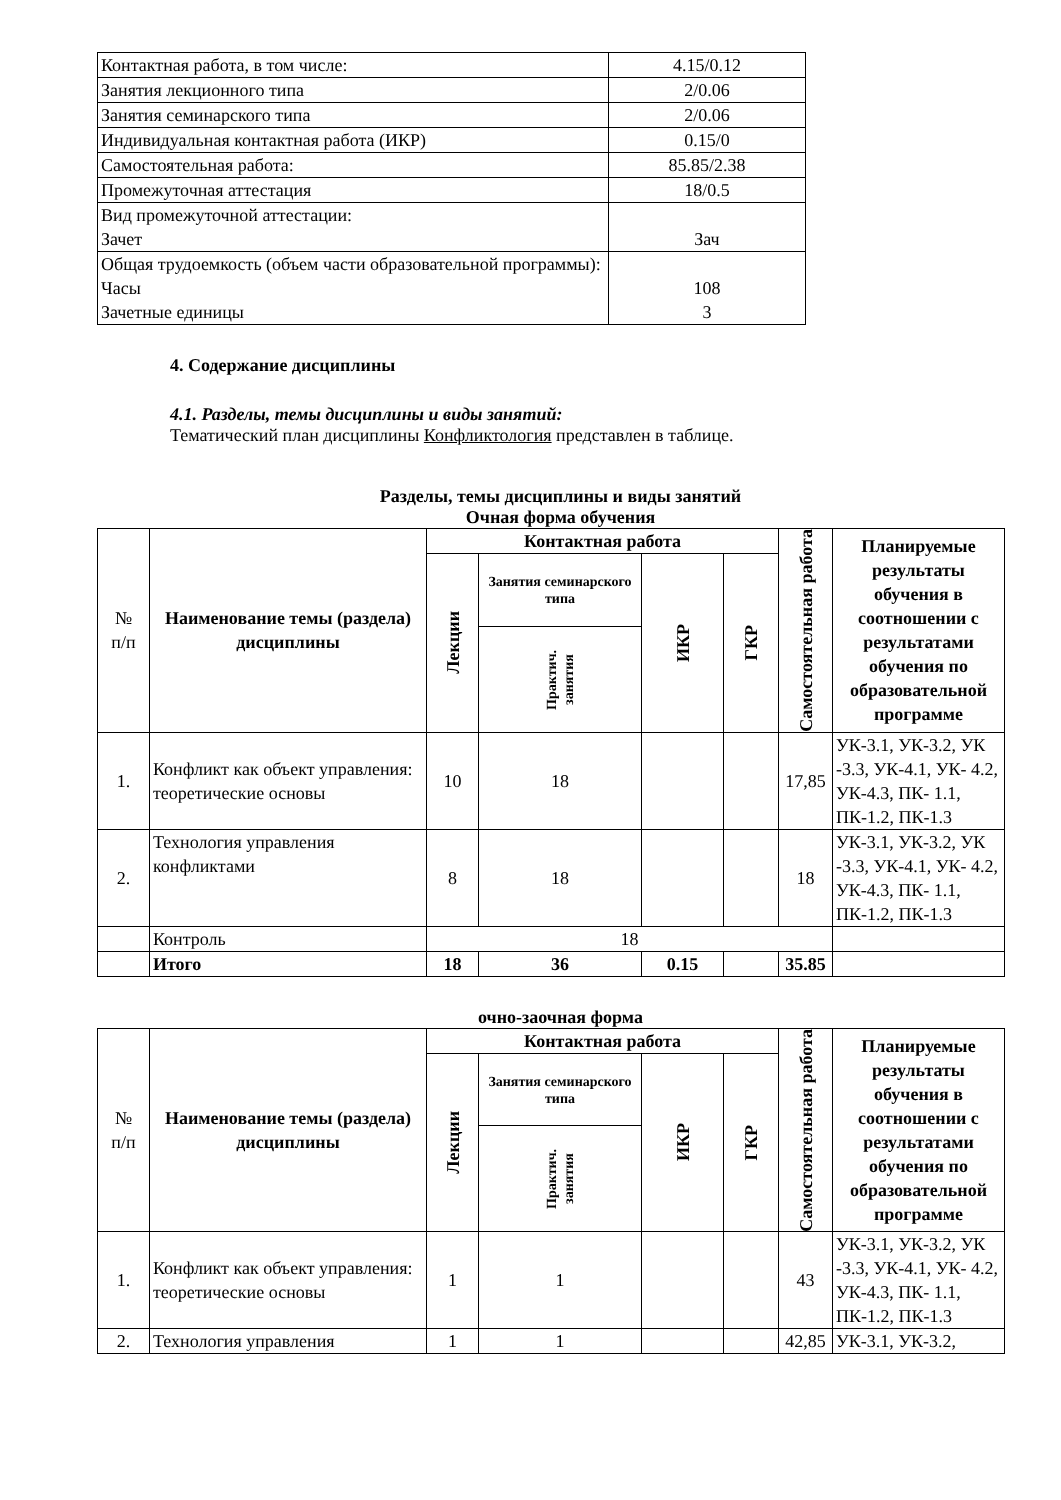| Контактная работа, в том числе: | 4.15/0.12 |
| Занятия лекционного типа | 2/0.06 |
| Занятия семинарского типа | 2/0.06 |
| Индивидуальная контактная работа (ИКР) | 0.15/0 |
| Самостоятельная работа: | 85.85/2.38 |
| Промежуточная аттестация | 18/0.5 |
| Вид промежуточной аттестации: Зачет | Зач |
| Общая трудоемкость (объем части образовательной программы): Часы Зачетные единицы | 108 3 |
4. Содержание дисциплины
4.1. Разделы, темы дисциплины и виды занятий:
Тематический план дисциплины Конфликтология представлен в таблице.
Разделы, темы дисциплины и виды занятий
Очная форма обучения
| № п/п | Наименование темы (раздела) дисциплины | Контактная работа | | | | Самостоятельная работа | Планируемые результаты обучения в соотношении с результатами обучения по образовательной программе |
| --- | --- | --- | --- | --- | --- | --- | --- |
| | | Лекции | Занятия семинарского типа | ИКР | ГКР | | |
| | | | Практич. занятия | | | | |
| 1. | Конфликт как объект управления: теоретические основы | 10 | 18 | | | 17,85 | УК-3.1, УК-3.2, УК -3.3, УК-4.1, УК- 4.2, УК-4.3, ПК- 1.1, ПК-1.2, ПК-1.3 |
| 2. | Технология управления конфликтами | 8 | 18 | | | 18 | УК-3.1, УК-3.2, УК -3.3, УК-4.1, УК- 4.2, УК-4.3, ПК- 1.1, ПК-1.2, ПК-1.3 |
| | Контроль | 18 | | | | | |
| | Итого | 18 | 36 | 0.15 | | 35.85 | |
очно-заочная форма
| № п/п | Наименование темы (раздела) дисциплины | Контактная работа | | | | Самостоятельная работа | Планируемые результаты обучения в соотношении с результатами обучения по образовательной программе |
| --- | --- | --- | --- | --- | --- | --- | --- |
| | | Лекции | Занятия семинарского типа | ИКР | ГКР | | |
| | | | Практич. занятия | | | | |
| 1. | Конфликт как объект управления: теоретические основы | 1 | 1 | | | 43 | УК-3.1, УК-3.2, УК -3.3, УК-4.1, УК- 4.2, УК-4.3, ПК- 1.1, ПК-1.2, ПК-1.3 |
| 2. | Технология управления | 1 | 1 | | | 42,85 | УК-3.1, УК-3.2, |